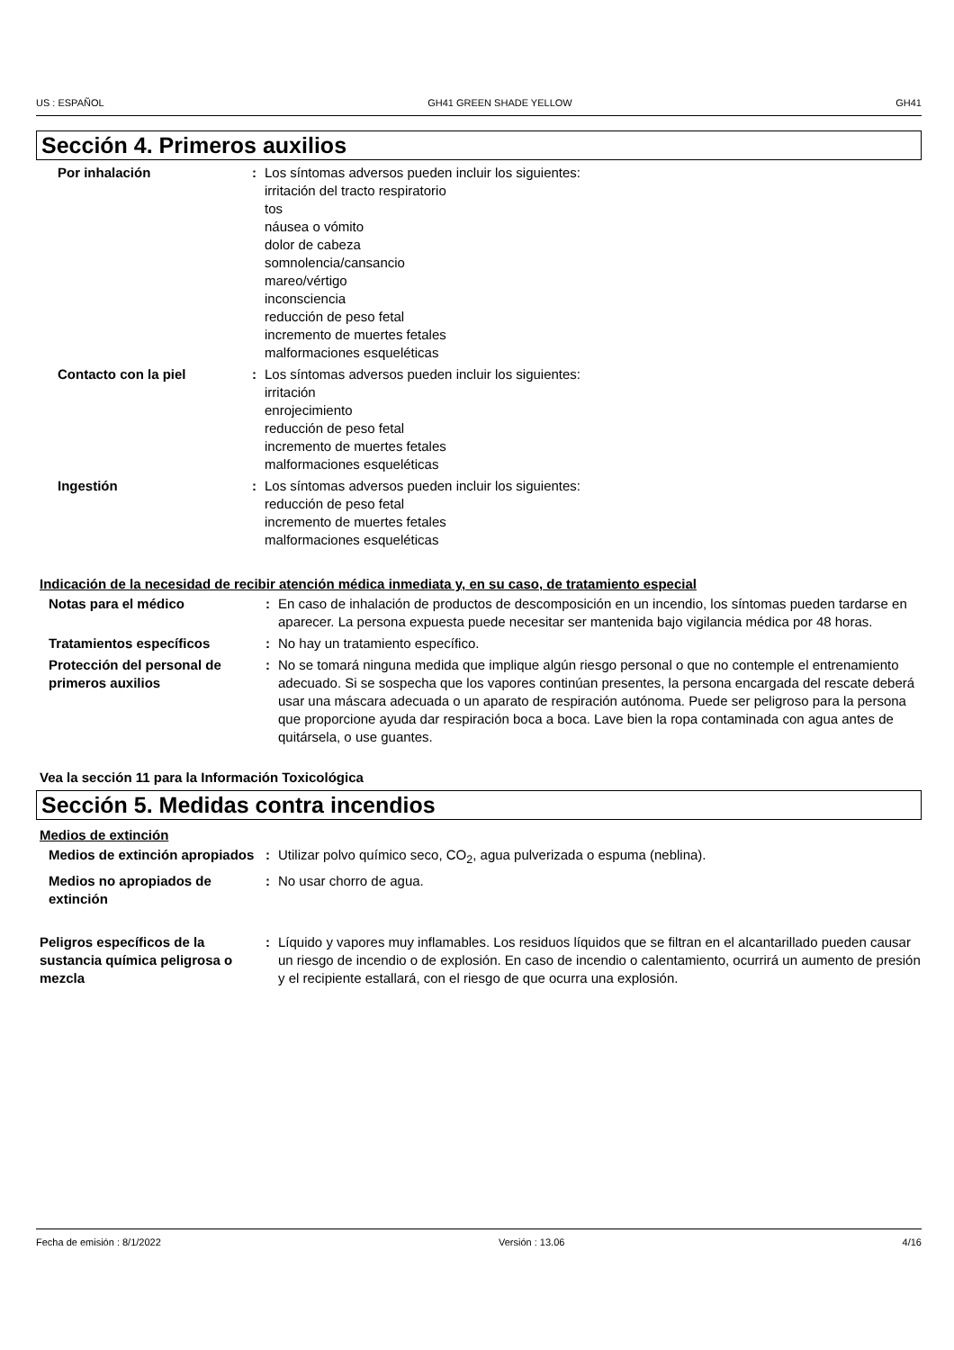US : ESPAÑOL GH41 GREEN SHADE YELLOW GH41
Sección 4. Primeros auxilios
Por inhalación : Los síntomas adversos pueden incluir los siguientes:
irritación del tracto respiratorio
tos
náusea o vómito
dolor de cabeza
somnolencia/cansancio
mareo/vértigo
inconsciencia
reducción de peso fetal
incremento de muertes fetales
malformaciones esqueléticas
Contacto con la piel : Los síntomas adversos pueden incluir los siguientes:
irritación
enrojecimiento
reducción de peso fetal
incremento de muertes fetales
malformaciones esqueléticas
Ingestión : Los síntomas adversos pueden incluir los siguientes:
reducción de peso fetal
incremento de muertes fetales
malformaciones esqueléticas
Indicación de la necesidad de recibir atención médica inmediata y, en su caso, de tratamiento especial
Notas para el médico : En caso de inhalación de productos de descomposición en un incendio, los síntomas pueden tardarse en aparecer. La persona expuesta puede necesitar ser mantenida bajo vigilancia médica por 48 horas.
Tratamientos específicos : No hay un tratamiento específico.
Protección del personal de primeros auxilios
: No se tomará ninguna medida que implique algún riesgo personal o que no contemple el entrenamiento adecuado. Si se sospecha que los vapores continúan presentes, la persona encargada del rescate deberá usar una máscara adecuada o un aparato de respiración autónoma. Puede ser peligroso para la persona que proporcione ayuda dar respiración boca a boca. Lave bien la ropa contaminada con agua antes de quitársela, o use guantes.
Vea la sección 11 para la Información Toxicológica
Sección 5. Medidas contra incendios
Medios de extinción
Medios de extinción apropiados
: Utilizar polvo químico seco, CO<sub>2</sub>, agua pulverizada o espuma (neblina).
Medios no apropiados de extinción
: No usar chorro de agua.
Peligros específicos de la sustancia química peligrosa o mezcla
: Líquido y vapores muy inflamables. Los residuos líquidos que se filtran en el alcantarillado pueden causar un riesgo de incendio o de explosión. En caso de incendio o calentamiento, ocurrirá un aumento de presión y el recipiente estallará, con el riesgo de que ocurra una explosión.
Fecha de emisión : 8/1/2022 Versión : 13.06 4/16